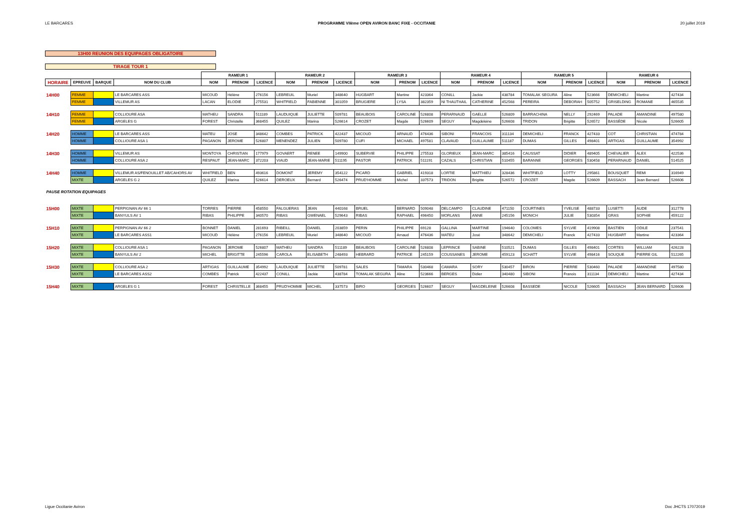LE BARCARES PROGRAMME VIIème OPEN AVIRON BANC FIXE - OCCITANIE 20 juillet 2019
13H00 REUNION DES EQUIPAGES OBLIGATOIRE
TIRAGE TOUR 1
| | | | | RAMEUR 1 | | | RAMEUR 2 | | | RAMEUR 3 | | | RAMEUR 4 | | | RAMEUR 5 | | | RAMEUR 6 | | |
| --- | --- | --- | --- | --- | --- | --- | --- | --- | --- | --- | --- | --- | --- | --- | --- | --- | --- | --- | --- | --- | --- |
| HORAIRE | EPREUVE | BARQUE | NOM DU CLUB | NOM | PRENOM | LICENCE | NOM | PRENOM | LICENCE | NOM | PRENOM | LICENCE | NOM | PRENOM | LICENCE | NOM | PRENOM | LICENCE | NOM | PRENOM | LICENCE |
| 14H00 | FEMME | | LE BARCARES ASS | MICOUD | Hélène | 276156 | LEBREUIL | Muriel | 348640 | HUGBART | Martine | 423364 | CONILL | Jackie | 438784 | TOMALAK SEGURA | Aline | 523666 | DEMICHELI | Martine | 427434 |
| | FEMME | | VILLEMUR AS | LACAN | ELODIE | 275531 | WHITFIELD | FABIENNE | 301059 | BRUGIERE | LYSA | 382359 | NI THAUTHAIL | CATHERINE | 452568 | PEREIRA | DEBORAH | 505752 | GRISELDING | ROMANE | 465535 |
| 14H10 | FEMME | | COLLIOURE ASA | MATHEU | SANDRA | 511189 | LAUDUIQUE | JULIETTE | 509781 | BEAUBOIS | CAROLINE | 526808 | PERARNAUD | GAELLE | 526809 | BARRACHINA | NELLY | 292469 | PALADE | AMANDINE | 497580 |
| | FEMME | | ARGELES G | FOREST | Christelle | 368455 | QUILEZ | Marina | 526614 | CROZET | Magde | 526609 | SEGUY | Magdeleine | 526608 | TRIDON | Brigitte | 526572 | BASSÈDE | Nicole | 526605 |
| 14H20 | HOMME | | LE BARCARES ASS | MATEU | JOSE | 348642 | COMBES | PATRICK | 422437 | MICOUD | ARNAUD | 476436 | SIBONI | FRANCOIS | 311134 | DEMICHELI | FRANCK | 427433 | COT | CHRISTIAN | 474784 |
| | HOMME | | COLLIOURE ASA 1 | PAGANON | JEROME | 526807 | MENENDEZ | JULIEN | 509780 | CUFI | MICHAEL | 497581 | CLAVAUD | GUILLAUME | 511187 | DUMAS | GILLES | 498401 | ARTIGAS | GUILLAUME | 354992 |
| 14H30 | HOMME | | VILLEMUR AS | MONTOYA | CHRISTIAN | 177979 | GOVAERT | RENEE | 149900 | SUBERVIE | PHILIPPE | 275533 | GLORIEUX | JEAN-MARC | 385416 | CAUSSAT | DIDIER | 489405 | CHEVALIER | ALEX | 422536 |
| | HOMME | | COLLIOURE ASA 2 | RESPAUT | JEAN-MARC | 372203 | VIAUD | JEAN-MARIE | 511195 | PASTOR | PATRICK | 511191 | CAZALS | CHRISTIAN | 510455 | BARANNE | GEORGES | 530458 | PERARNAUD | DANIEL | 514525 |
| 14H40 | HOMME | | VILLEMUR AS/FENOUILLET AB/CAHORS AV | WHITFIELD | BEN | 493616 | DOMONT | JEREMY | 354122 | PICARD | GABRIEL | 419318 | LORTIE | MATTHIEU | 328436 | WHITFIELD | LOTTY | 295861 | BOUSQUET | REMI | 316949 |
| | MIXTE | | ARGELES G 2 | QUILEZ | Marina | 526614 | DEROEUX | Bernard | 526474 | PRUD'HOMME | Michel | 337573 | TRIDON | Brigitte | 526572 | CROZET | Magde | 526609 | BASSACH | Jean Bernard | 526606 |
| PAUSE ROTATION EQUIPAGES | | | | | | | | | | | | | | | | | | | | | |
| 15H00 | MIXTE | | PERPIGNAN AV 66 1 | TORRES | PIERRE | 458550 | FALGUERAS | JEAN | 440168 | BRUEL | BERNARD | 509048 | DELCAMPO | CLAUDINE | 471150 | COURTINES | YVELISE | 488733 | LUSETTI | AUDE | 312778 |
| | MIXTE | | BANYULS AV 1 | RIBAS | PHILIPPE | 340570 | RIBAS | GWENAEL | 529643 | RIBAS | RAPHAEL | 496450 | MORLANS | ANNE | 245156 | MONICH | JULIE | 530354 | GRAS | SOPHIE | 459122 |
| 15H10 | MIXTE | | PERPIGNAN AV 66 2 | BONNET | DANIEL | 281693 | RIBEILL | DANIEL | 203859 | PERIN | PHILIPPE | 69128 | GALLINA | MARTINE | 194640 | COLOMES | SYLVIE | 419908 | BASTIEN | ODILE | 237541 |
| | MIXTE | | LE BARCARES ASS1 | MICOUD | Hélène | 276156 | LEBREUIL | Muriel | 348640 | MICOUD | Arnaud | 476436 | MATEU | José | 348642 | DEMICHELI | Franck | 427433 | HUGBART | Martine | 423364 |
| 15H20 | MIXTE | | COLLIOURE ASA 1 | PAGANON | JEROME | 526807 | MATHEU | SANDRA | 511189 | BEAUBOIS | CAROLINE | 526808 | LEPRINCE | SABINE | 510521 | DUMAS | GILLES | 498401 | CORTES | WILLIAM | 426228 |
| | MIXTE | | BANYULS AV 2 | MICHEL | BRIGITTE | 245596 | CAROLA | ELISABETH | 248493 | HEBRARD | PATRICE | 245159 | COUSSANES | JEROME | 459123 | SCHATT | SYLVIE | 498416 | SOUQUE | PIERRE GIL | 512265 |
| 15H30 | MIXTE | | COLLIOURE ASA 2 | ARTIGAS | GUILLAUME | 354992 | LAUDUIQUE | JULIETTE | 509781 | SALES | TAMARA | 530468 | CAMARA | SORY | 530457 | BIRON | PIERRE | 530460 | PALADE | AMANDINE | 497580 |
| | MIXTE | | LE BARCARES ASS2 | COMBES | Patrick | 422437 | CONILL | Jackie | 438784 | TOMALAK SEGURA | Aline | 523666 | BERGES | Didier | 340480 | SIBONI | Franois | 311134 | DEMICHELI | Martine | 427434 |
| 15H40 | MIXTE | | ARGELES G 1 | FOREST | CHRISTELLE | 368455 | PRUD'HOMME | MICHEL | 337573 | BIRO | GEORGES | 526607 | SEGUY | MAGDELEINE | 526608 | BASSEDE | NICOLE | 526605 | BASSACH | JEAN BERNARD | 526606 |
Ligue Occitanie Aviron Doc JHCTS 17072019